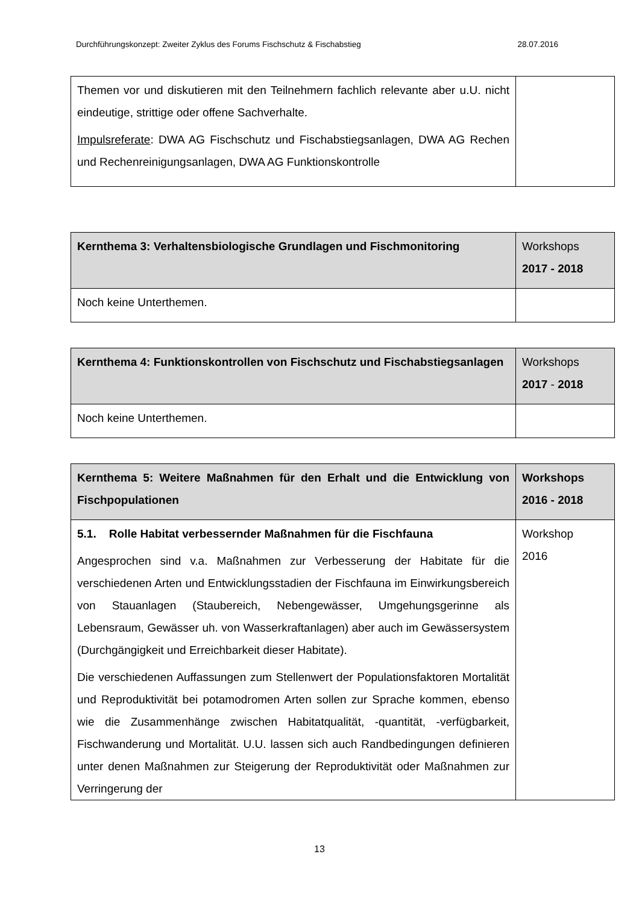Durchführungskonzept: Zweiter Zyklus des Forums Fischschutz & Fischabstieg 28.07.2016
| Themen vor und diskutieren mit den Teilnehmern fachlich relevante aber u.U. nicht eindeutige, strittige oder offene Sachverhalte. Impulsreferate : DWA AG Fischschutz und Fischabstiegsanlagen, DWA AG Rechen und Rechenreinigungsanlagen, DWA AG Funktionskontrolle | |
| Kernthema 3: Verhaltensbiologische Grundlagen und Fischmonitoring | Workshops 2017 - 2018 |
| --- | --- |
| Noch keine Unterthemen. | |
| Kernthema 4: Funktionskontrollen von Fischschutz und Fischabstiegsanlagen | Workshops 2017 - 2018 |
| --- | --- |
| Noch keine Unterthemen. | |
| Kernthema 5: Weitere Maßnahmen für den Erhalt und die Entwicklung von Fischpopulationen | Workshops 2016 - 2018 |
| --- | --- |
| 5.1. Rolle Habitat verbessernder Maßnahmen für die Fischfauna Angesprochen sind v.a. Maßnahmen zur Verbesserung der Habitate für die verschiedenen Arten und Entwicklungsstadien der Fischfauna im Einwirkungsbereich von Stauanlagen (Staubereich, Nebengewässer, Umgehungsgerinne als Lebensraum, Gewässer uh. von Wasserkraftanlagen) aber auch im Gewässersystem (Durchgängigkeit und Erreichbarkeit dieser Habitate). Die verschiedenen Auffassungen zum Stellenwert der Populationsfaktoren Mortalität und Reproduktivität bei potamodromen Arten sollen zur Sprache kommen, ebenso wie die Zusammenhänge zwischen Habitatqualität, -quantität, -verfügbarkeit, Fischwanderung und Mortalität. U.U. lassen sich auch Randbedingungen definieren unter denen Maßnahmen zur Steigerung der Reproduktivität oder Maßnahmen zur Verringerung der | Workshop 2016 |
13